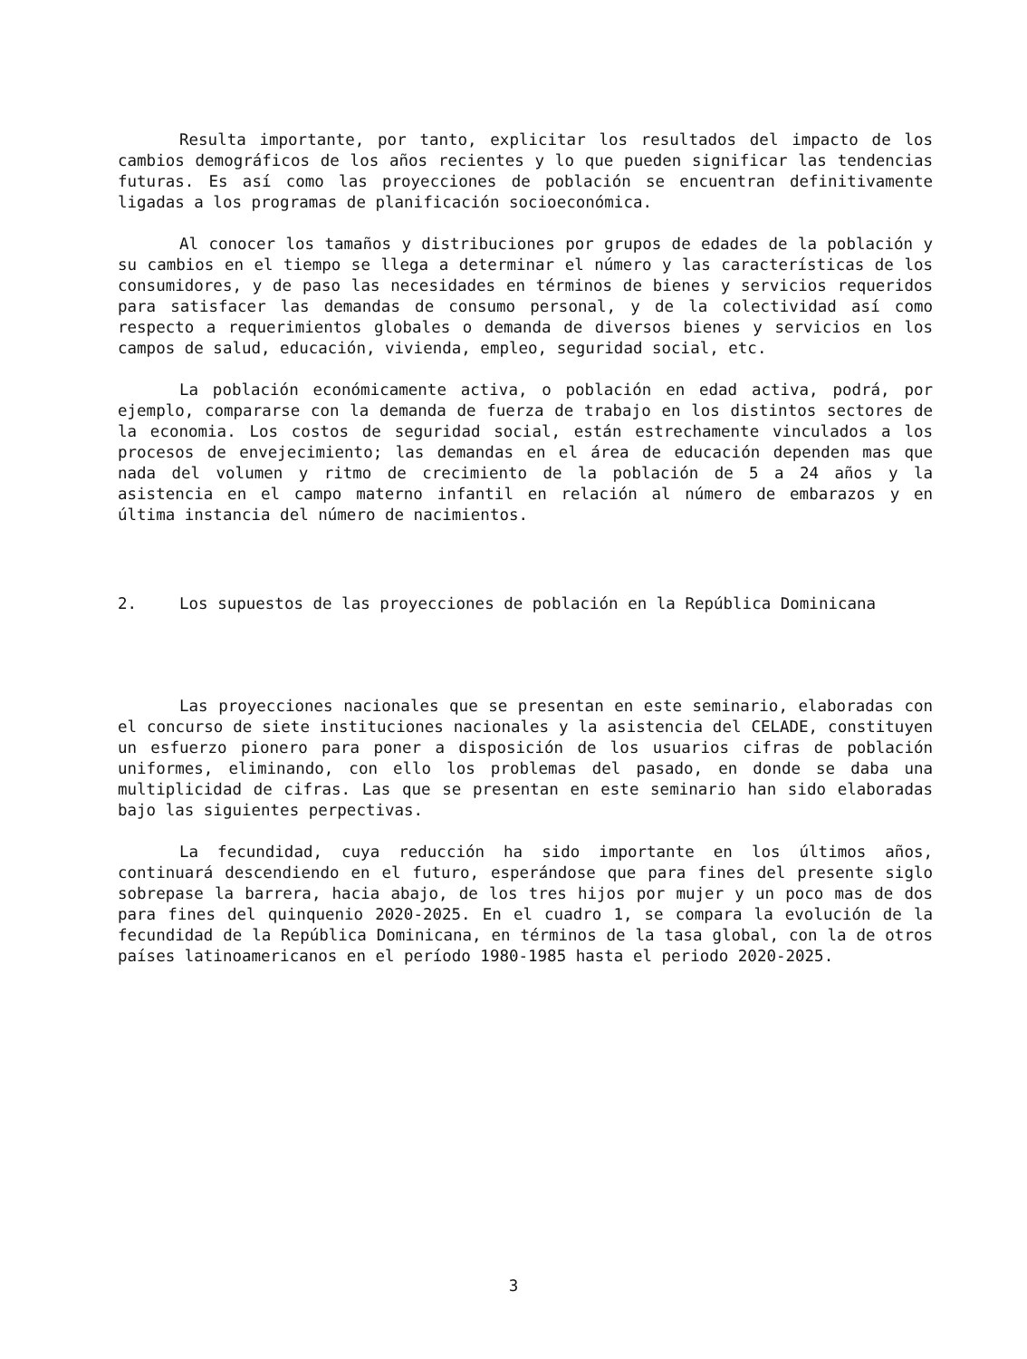Resulta importante, por tanto, explicitar los resultados del impacto de los cambios demográficos de los años recientes y lo que pueden significar las tendencias futuras. Es así como las proyecciones de población se encuentran definitivamente ligadas a los programas de planificación socioeconómica.
Al conocer los tamaños y distribuciones por grupos de edades de la población y su cambios en el tiempo se llega a determinar el número y las características de los consumidores, y de paso las necesidades en términos de bienes y servicios requeridos para satisfacer las demandas de consumo personal, y de la colectividad así como respecto a requerimientos globales o demanda de diversos bienes y servicios en los campos de salud, educación, vivienda, empleo, seguridad social, etc.
La población económicamente activa, o población en edad activa, podrá, por ejemplo, compararse con la demanda de fuerza de trabajo en los distintos sectores de la economia. Los costos de seguridad social, están estrechamente vinculados a los procesos de envejecimiento; las demandas en el área de educación dependen mas que nada del volumen y ritmo de crecimiento de la población de 5 a 24 años y la asistencia en el campo materno infantil en relación al número de embarazos y en última instancia del número de nacimientos.
2. Los supuestos de las proyecciones de población en la República Dominicana
Las proyecciones nacionales que se presentan en este seminario, elaboradas con el concurso de siete instituciones nacionales y la asistencia del CELADE, constituyen un esfuerzo pionero para poner a disposición de los usuarios cifras de población uniformes, eliminando, con ello los problemas del pasado, en donde se daba una multiplicidad de cifras. Las que se presentan en este seminario han sido elaboradas bajo las siguientes perpectivas.
La fecundidad, cuya reducción ha sido importante en los últimos años, continuará descendiendo en el futuro, esperándose que para fines del presente siglo sobrepase la barrera, hacia abajo, de los tres hijos por mujer y un poco mas de dos para fines del quinquenio 2020-2025. En el cuadro 1, se compara la evolución de la fecundidad de la República Dominicana, en términos de la tasa global, con la de otros países latinoamericanos en el período 1980-1985 hasta el periodo 2020-2025.
3